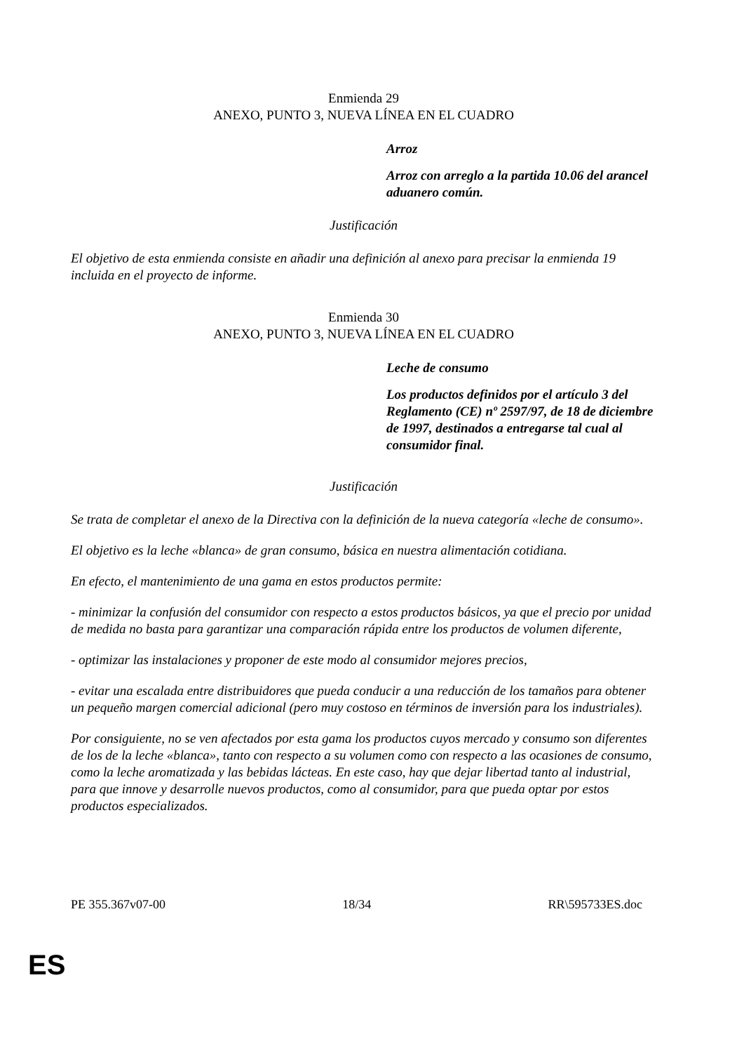Enmienda 29
ANEXO, PUNTO 3, NUEVA LÍNEA EN EL CUADRO
Arroz
Arroz con arreglo a la partida 10.06 del arancel aduanero común.
Justificación
El objetivo de esta enmienda consiste en añadir una definición al anexo para precisar la enmienda 19 incluida en el proyecto de informe.
Enmienda 30
ANEXO, PUNTO 3, NUEVA LÍNEA EN EL CUADRO
Leche de consumo
Los productos definidos por el artículo 3 del Reglamento (CE) nº 2597/97, de 18 de diciembre de 1997, destinados a entregarse tal cual al consumidor final.
Justificación
Se trata de completar el anexo de la Directiva con la definición de la nueva categoría «leche de consumo».
El objetivo es la leche «blanca» de gran consumo, básica en nuestra alimentación cotidiana.
En efecto, el mantenimiento de una gama en estos productos permite:
- minimizar la confusión del consumidor con respecto a estos productos básicos, ya que el precio por unidad de medida no basta para garantizar una comparación rápida entre los productos de volumen diferente,
- optimizar las instalaciones y proponer de este modo al consumidor mejores precios,
- evitar una escalada entre distribuidores que pueda conducir a una reducción de los tamaños para obtener un pequeño margen comercial adicional (pero muy costoso en términos de inversión para los industriales).
Por consiguiente, no se ven afectados por esta gama los productos cuyos mercado y consumo son diferentes de los de la leche «blanca», tanto con respecto a su volumen como con respecto a las ocasiones de consumo, como la leche aromatizada y las bebidas lácteas. En este caso, hay que dejar libertad tanto al industrial, para que innove y desarrolle nuevos productos, como al consumidor, para que pueda optar por estos productos especializados.
PE 355.367v07-00 18/34 RR\595733ES.doc
ES